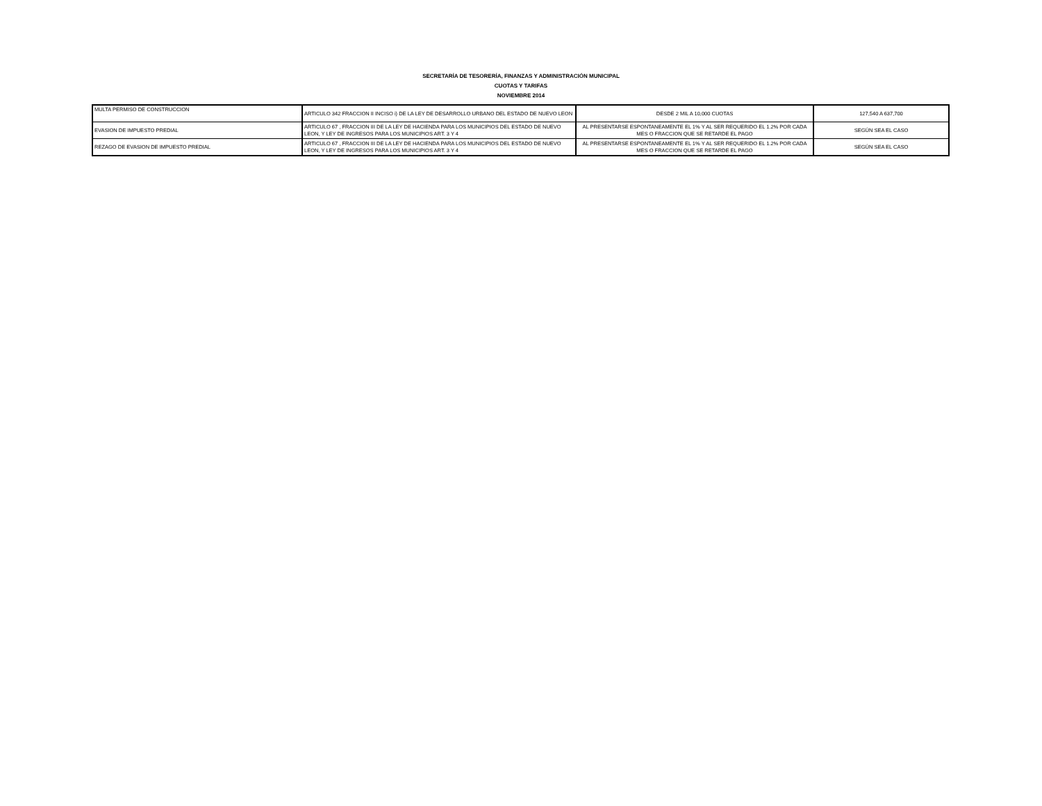SECRETARÍA DE TESORERÍA, FINANZAS Y ADMINISTRACIÓN MUNICIPAL
CUOTAS Y TARIFAS
NOVIEMBRE 2014
| MULTA PERMISO DE CONSTRUCCION | ARTICULO 342 FRACCION II INCISO i) DE LA LEY DE DESARROLLO URBANO DEL ESTADO DE NUEVO LEON | DESDE 2 MIL A 10,000 CUOTAS | 127,540 A 637,700 |
| EVASION DE IMPUESTO PREDIAL | ARTICULO 67 , FRACCION III DE LA LEY DE HACIENDA PARA LOS MUNICIPIOS DEL ESTADO DE NUEVO LEON, Y LEY DE INGRESOS PARA LOS MUNICIPIOS ART. 3 Y 4 | AL PRESENTARSE ESPONTANEAMENTE EL 1% Y AL SER REQUERIDO EL 1.2% POR CADA MES O FRACCION QUE SE RETARDE EL PAGO | SEGÚN SEA EL CASO |
| REZAGO DE EVASION DE IMPUESTO PREDIAL | ARTICULO 67 , FRACCION III DE LA LEY DE HACIENDA PARA LOS MUNICIPIOS DEL ESTADO DE NUEVO LEON, Y LEY DE INGRESOS PARA LOS MUNICIPIOS ART. 3 Y 4 | AL PRESENTARSE ESPONTANEAMENTE EL 1% Y AL SER REQUERIDO EL 1.2% POR CADA MES O FRACCION QUE SE RETARDE EL PAGO | SEGÚN SEA EL CASO |